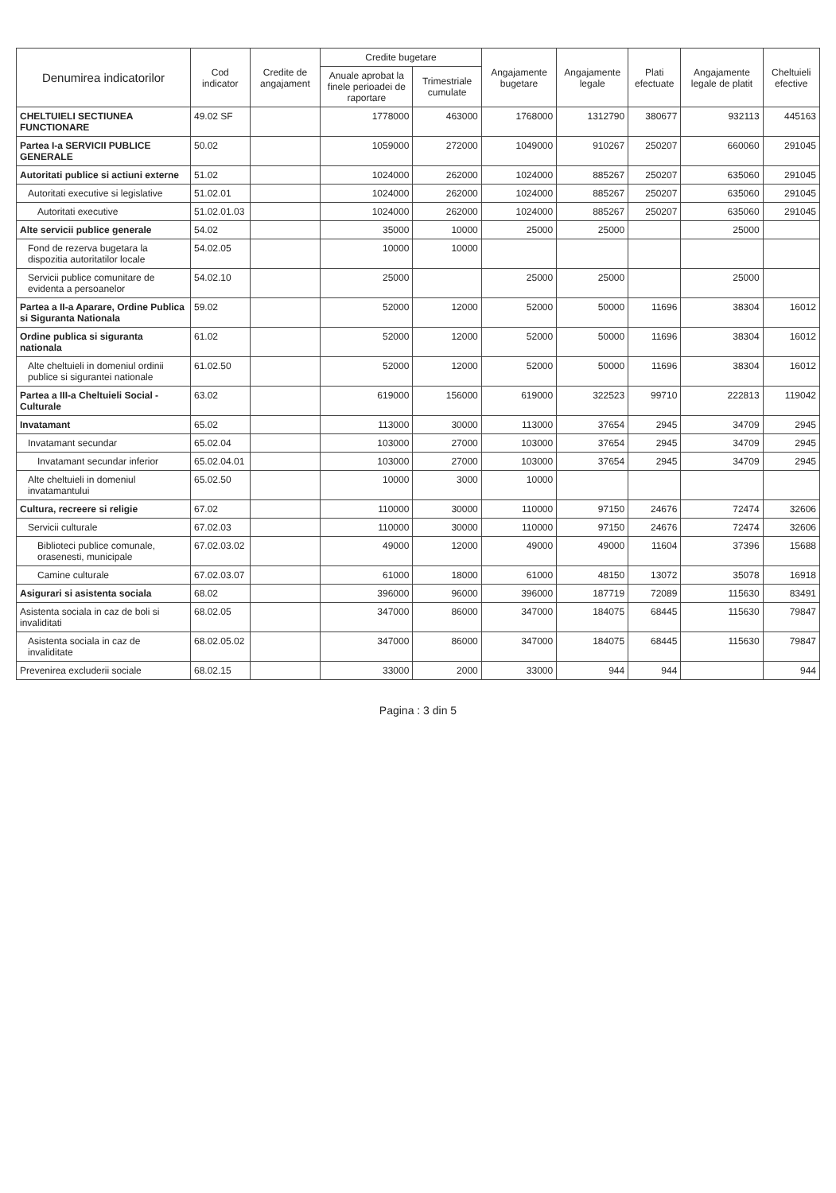| Denumirea indicatorilor | Cod indicator | Credite de angajament | Credite bugetare | | Angajamente bugetare | Angajamente legale | Plati efectuate | Angajamente legale de platit | Cheltuieli efective |
| --- | --- | --- | --- | --- | --- | --- | --- | --- | --- |
| | | | Anuale aprobat la finele perioadei de raportare | Trimestriale cumulate | | | | | |
| CHELTUIELI SECTIUNEA FUNCTIONARE | 49.02 SF | | 1778000 | 463000 | 1768000 | 1312790 | 380677 | 932113 | 445163 |
| Partea I-a SERVICII PUBLICE GENERALE | 50.02 | | 1059000 | 272000 | 1049000 | 910267 | 250207 | 660060 | 291045 |
| Autoritati publice si actiuni externe | 51.02 | | 1024000 | 262000 | 1024000 | 885267 | 250207 | 635060 | 291045 |
| Autoritati executive si legislative | 51.02.01 | | 1024000 | 262000 | 1024000 | 885267 | 250207 | 635060 | 291045 |
| Autoritati executive | 51.02.01.03 | | 1024000 | 262000 | 1024000 | 885267 | 250207 | 635060 | 291045 |
| Alte servicii publice generale | 54.02 | | 35000 | 10000 | 25000 | 25000 | | 25000 | |
| Fond de rezerva bugetara la dispozitia autoritatilor locale | 54.02.05 | | 10000 | 10000 | | | | | |
| Servicii publice comunitare de evidenta a persoanelor | 54.02.10 | | 25000 | | 25000 | 25000 | | 25000 | |
| Partea a II-a Aparare, Ordine Publica si Siguranta Nationala | 59.02 | | 52000 | 12000 | 52000 | 50000 | 11696 | 38304 | 16012 |
| Ordine publica si siguranta nationala | 61.02 | | 52000 | 12000 | 52000 | 50000 | 11696 | 38304 | 16012 |
| Alte cheltuieli in domeniul ordinii publice si sigurantei nationale | 61.02.50 | | 52000 | 12000 | 52000 | 50000 | 11696 | 38304 | 16012 |
| Partea a III-a Cheltuieli Social - Culturale | 63.02 | | 619000 | 156000 | 619000 | 322523 | 99710 | 222813 | 119042 |
| Invatamant | 65.02 | | 113000 | 30000 | 113000 | 37654 | 2945 | 34709 | 2945 |
| Invatamant secundar | 65.02.04 | | 103000 | 27000 | 103000 | 37654 | 2945 | 34709 | 2945 |
| Invatamant secundar inferior | 65.02.04.01 | | 103000 | 27000 | 103000 | 37654 | 2945 | 34709 | 2945 |
| Alte cheltuieli in domeniul invatamantului | 65.02.50 | | 10000 | 3000 | 10000 | | | | |
| Cultura, recreere si religie | 67.02 | | 110000 | 30000 | 110000 | 97150 | 24676 | 72474 | 32606 |
| Servicii culturale | 67.02.03 | | 110000 | 30000 | 110000 | 97150 | 24676 | 72474 | 32606 |
| Biblioteci publice comunale, orasenesti, municipale | 67.02.03.02 | | 49000 | 12000 | 49000 | 49000 | 11604 | 37396 | 15688 |
| Camine culturale | 67.02.03.07 | | 61000 | 18000 | 61000 | 48150 | 13072 | 35078 | 16918 |
| Asigurari si asistenta sociala | 68.02 | | 396000 | 96000 | 396000 | 187719 | 72089 | 115630 | 83491 |
| Asistenta sociala in caz de boli si invaliditati | 68.02.05 | | 347000 | 86000 | 347000 | 184075 | 68445 | 115630 | 79847 |
| Asistenta sociala in caz de invaliditate | 68.02.05.02 | | 347000 | 86000 | 347000 | 184075 | 68445 | 115630 | 79847 |
| Prevenirea excluderii sociale | 68.02.15 | | 33000 | 2000 | 33000 | 944 | 944 | | 944 |
Pagina : 3 din 5